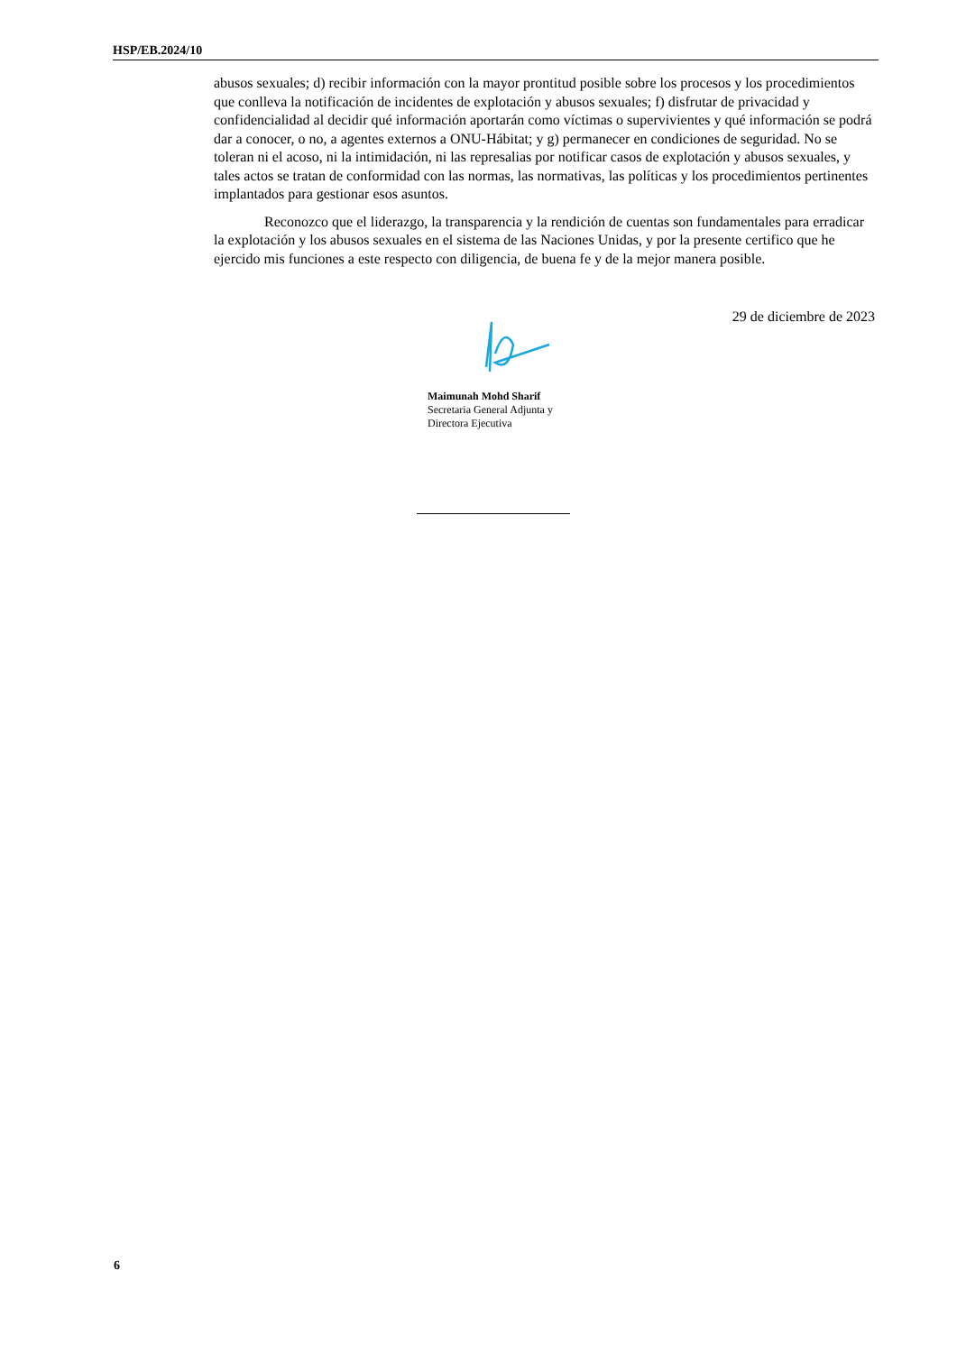HSP/EB.2024/10
abusos sexuales; d) recibir información con la mayor prontitud posible sobre los procesos y los procedimientos que conlleva la notificación de incidentes de explotación y abusos sexuales; f) disfrutar de privacidad y confidencialidad al decidir qué información aportarán como víctimas o supervivientes y qué información se podrá dar a conocer, o no, a agentes externos a ONU-Hábitat; y g) permanecer en condiciones de seguridad. No se toleran ni el acoso, ni la intimidación, ni las represalias por notificar casos de explotación y abusos sexuales, y tales actos se tratan de conformidad con las normas, las normativas, las políticas y los procedimientos pertinentes implantados para gestionar esos asuntos.
Reconozco que el liderazgo, la transparencia y la rendición de cuentas son fundamentales para erradicar la explotación y los abusos sexuales en el sistema de las Naciones Unidas, y por la presente certifico que he ejercido mis funciones a este respecto con diligencia, de buena fe y de la mejor manera posible.
29 de diciembre de 2023
Maimunah Mohd Sharif
Secretaria General Adjunta y
Directora Ejecutiva
6